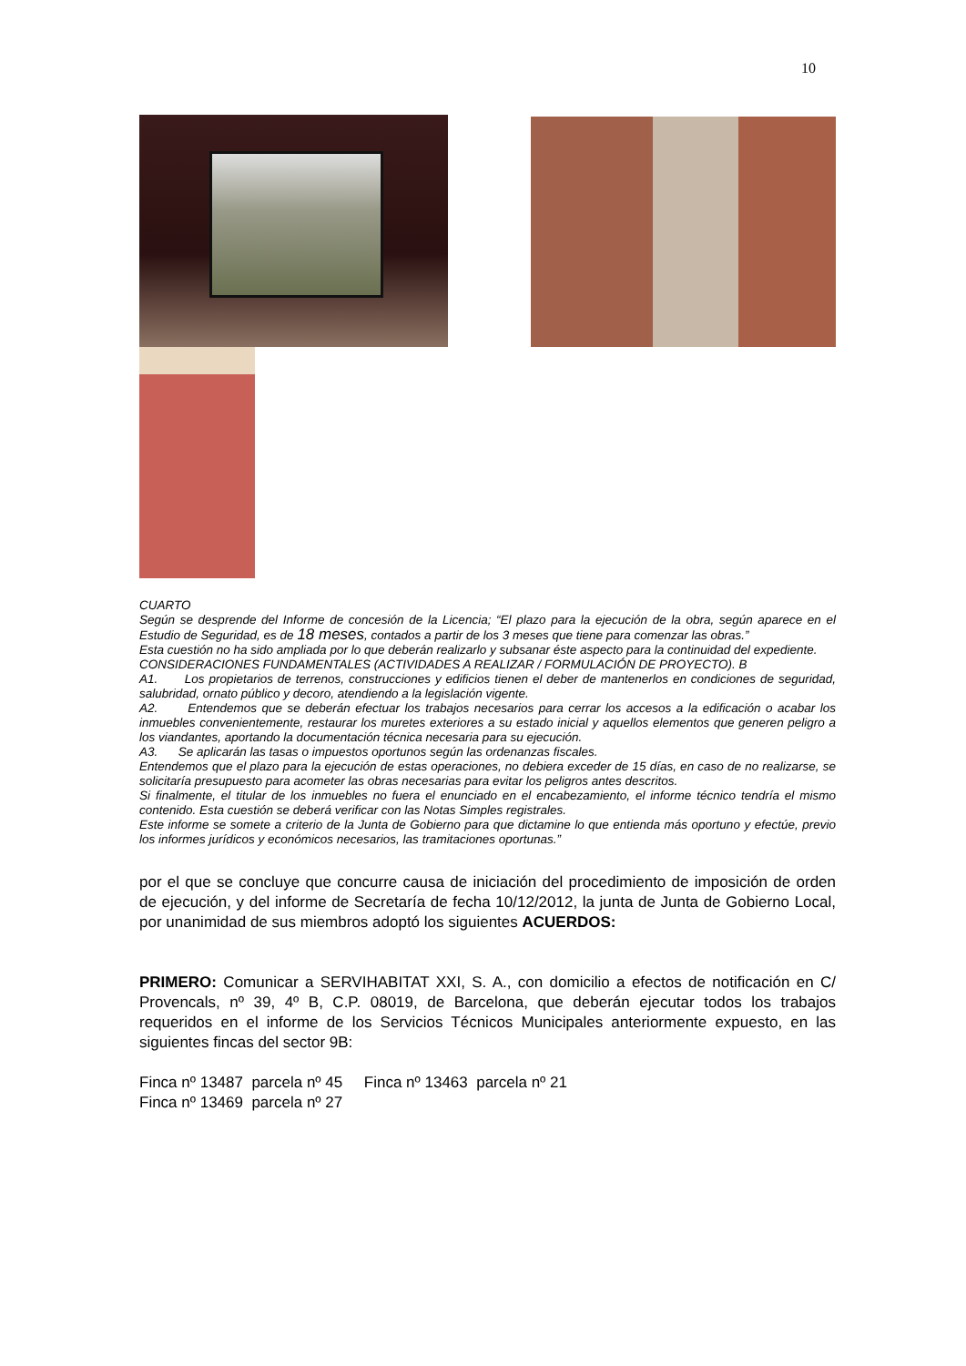10
CUARTO
Según se desprende del Informe de concesión de la Licencia; “El plazo para la ejecución de la obra, según aparece en el Estudio de Seguridad, es de 18 meses, contados a partir de los 3 meses que tiene para comenzar las obras.”
Esta cuestión no ha sido ampliada por lo que deberán realizarlo y subsanar éste aspecto para la continuidad del expediente.
CONSIDERACIONES FUNDAMENTALES (ACTIVIDADES A REALIZAR / FORMULACIÓN DE PROYECTO). B
A1. Los propietarios de terrenos, construcciones y edificios tienen el deber de mantenerlos en condiciones de seguridad, salubridad, ornato público y decoro, atendiendo a la legislación vigente.
A2. Entendemos que se deberán efectuar los trabajos necesarios para cerrar los accesos a la edificación o acabar los inmuebles convenientemente, restaurar los muretes exteriores a su estado inicial y aquellos elementos que generen peligro a los viandantes, aportando la documentación técnica necesaria para su ejecución.
A3. Se aplicarán las tasas o impuestos oportunos según las ordenanzas fiscales.
Entendemos que el plazo para la ejecución de estas operaciones, no debiera exceder de 15 días, en caso de no realizarse, se solicitaría presupuesto para acometer las obras necesarias para evitar los peligros antes descritos.
Si finalmente, el titular de los inmuebles no fuera el enunciado en el encabezamiento, el informe técnico tendría el mismo contenido. Esta cuestión se deberá verificar con las Notas Simples registrales.
Este informe se somete a criterio de la Junta de Gobierno para que dictamine lo que entienda más oportuno y efectúe, previo los informes jurídicos y económicos necesarios, las tramitaciones oportunas.”
por el que se concluye que concurre causa de iniciación del procedimiento de imposición de orden de ejecución, y del informe de Secretaría de fecha 10/12/2012, la junta de Junta de Gobierno Local, por unanimidad de sus miembros adoptó los siguientes ACUERDOS:
PRIMERO: Comunicar a SERVIHABITAT XXI, S. A., con domicilio a efectos de notificación en C/ Provencals, nº 39, 4º B, C.P. 08019, de Barcelona, que deberán ejecutar todos los trabajos requeridos en el informe de los Servicios Técnicos Municipales anteriormente expuesto, en las siguientes fincas del sector 9B:
Finca nº 13487 parcela nº 45 Finca nº 13463 parcela nº 21
Finca nº 13469 parcela nº 27